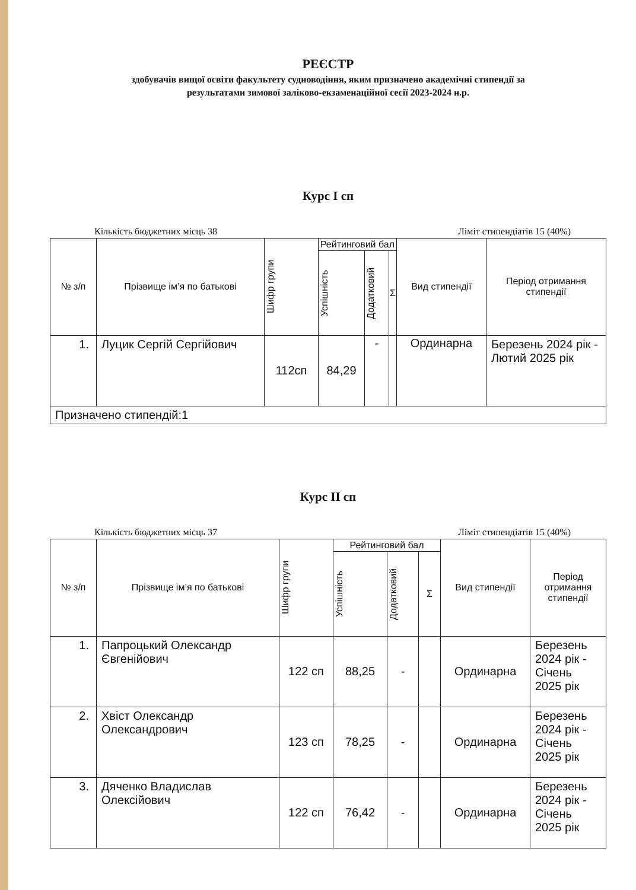РЕЄСТР
здобувачів вищої освіти факультету судноводіння, яким призначено академічні стипендії за
результатами зимової заліково-екзаменаційної сесії 2023-2024 н.р.
Курс І сп
Кількість бюджетних місць 38 Ліміт стипендіатів 15 (40%)
| № з/п | Прізвище ім’я по батькові | Шифр групи | Рейтинговий бал | | | Вид стипендії | Період отримання стипендії |
| --- | --- | --- | --- | --- | --- | --- | --- |
| | | | Успішність | Додатковий | Σ | | |
| 1. | Луцик Сергій Сергійович | 112сп | 84,29 | - | | Ординарна | Березень 2024 рік - Лютий 2025 рік |
| Призначено стипендій:1 | | | | | | | |
Курс ІІ сп
Кількість бюджетних місць 37 Ліміт стипендіатів 15 (40%)
| № з/п | Прізвище ім’я по батькові | Шифр групи | Рейтинговий бал | | | Вид стипендії | Період отримання стипендії |
| --- | --- | --- | --- | --- | --- | --- | --- |
| | | | Успішність | Додатковий | Σ | | |
| 1. | Папроцький Олександр Євгенійович | 122 сп | 88,25 | - | | Ординарна | Березень 2024 рік - Січень 2025 рік |
| 2. | Хвіст Олександр Олександрович | 123 сп | 78,25 | - | | Ординарна | Березень 2024 рік - Січень 2025 рік |
| 3. | Дяченко Владислав Олексійович | 122 сп | 76,42 | - | | Ординарна | Березень 2024 рік - Січень 2025 рік |